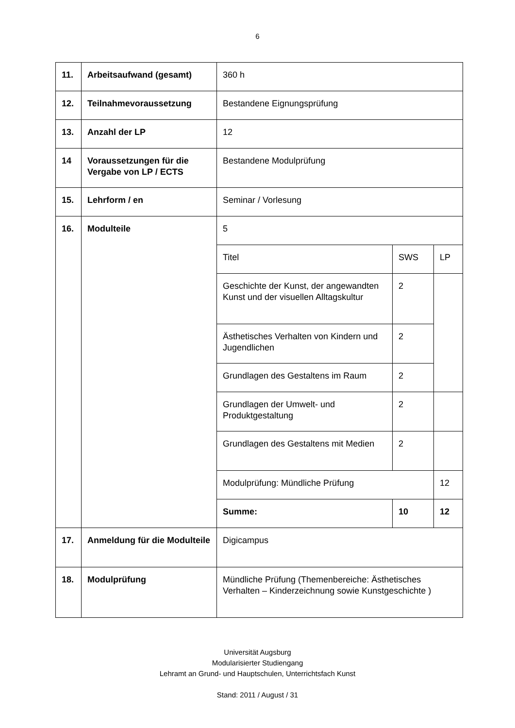6
| 11. | Arbeitsaufwand (gesamt) | 360 h |
| 12. | Teilnahmevoraussetzung | Bestandene Eignungsprüfung |
| 13. | Anzahl der LP | 12 |
| 14 | Voraussetzungen für die Vergabe von LP / ECTS | Bestandene Modulprüfung |
| 15. | Lehrform / en | Seminar / Vorlesung |
| 16. | Modulteile | / 5 / / / / Titel / SWS / LP / / Geschichte der Kunst, der angewandten Kunst und der visuellen Alltagskultur / 2 / / / Ästhetisches Verhalten von Kindern und Jugendlichen / 2 / / / Grundlagen des Gestaltens im Raum / 2 / / / Grundlagen der Umwelt- und Produktgestaltung / 2 / / / Grundlagen des Gestaltens mit Medien / 2 / / / Modulprüfung: Mündliche Prüfung / / 12 / / Summe: / 10 / 12 / |
| 17. | Anmeldung für die Modulteile | Digicampus |
| 18. | Modulprüfung | Mündliche Prüfung (Themenbereiche: Ästhetisches Verhalten – Kinderzeichnung sowie Kunstgeschichte ) |
Universität Augsburg
Modularisierter Studiengang
Lehramt an Grund- und Hauptschulen, Unterrichtsfach Kunst
Stand: 2011 / August / 31